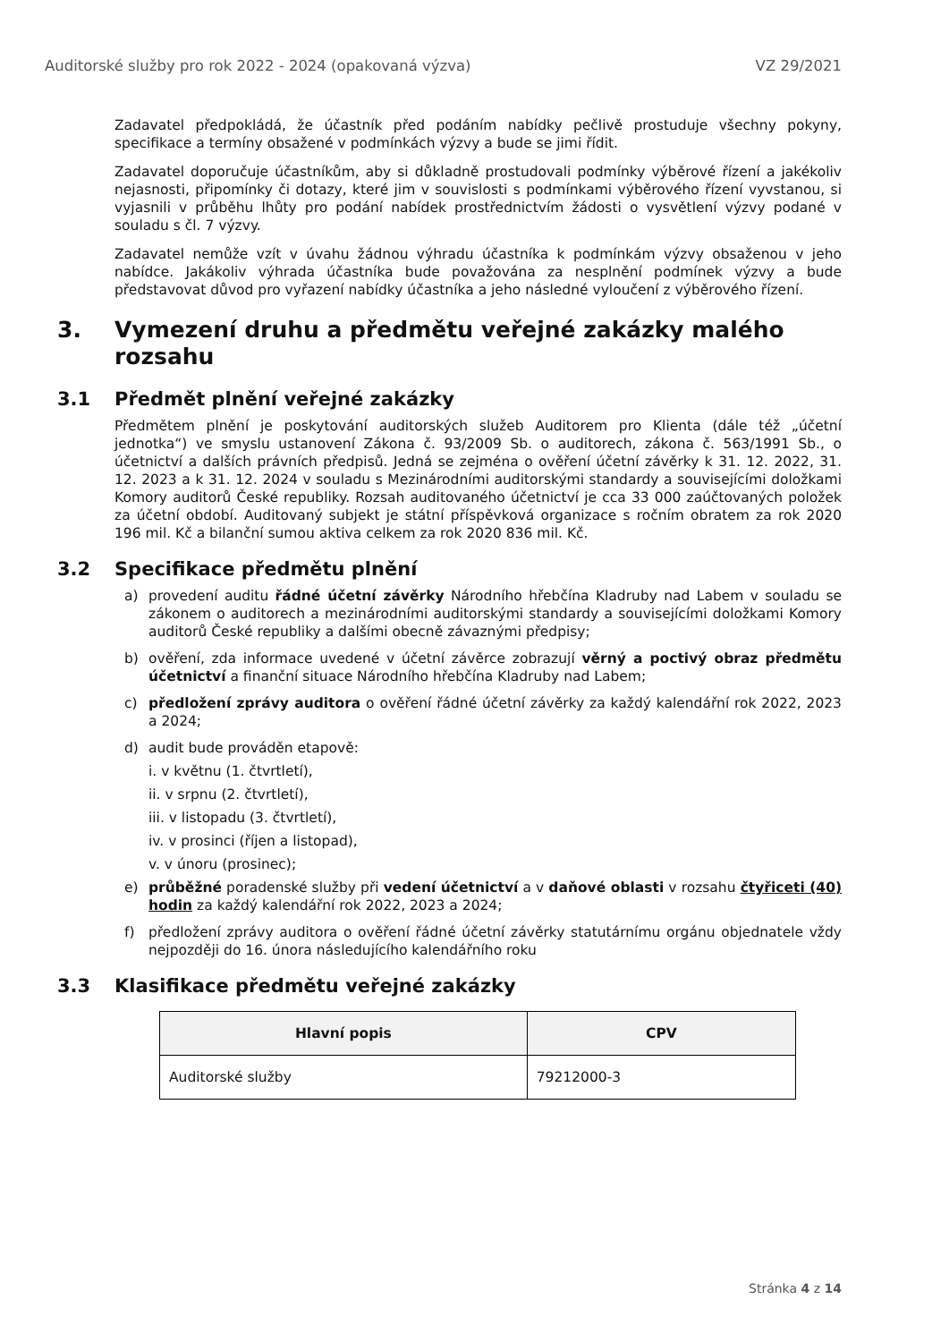Auditorské služby pro rok 2022 - 2024 (opakovaná výzva) VZ 29/2021
Zadavatel předpokládá, že účastník před podáním nabídky pečlivě prostuduje všechny pokyny, specifikace a termíny obsažené v podmínkách výzvy a bude se jimi řídit.
Zadavatel doporučuje účastníkům, aby si důkladně prostudovali podmínky výběrové řízení a jakékoliv nejasnosti, připomínky či dotazy, které jim v souvislosti s podmínkami výběrového řízení vyvstanou, si vyjasnili v průběhu lhůty pro podání nabídek prostřednictvím žádosti o vysvětlení výzvy podané v souladu s čl. 7 výzvy.
Zadavatel nemůže vzít v úvahu žádnou výhradu účastníka k podmínkám výzvy obsaženou v jeho nabídce. Jakákoliv výhrada účastníka bude považována za nesplnění podmínek výzvy a bude představovat důvod pro vyřazení nabídky účastníka a jeho následné vyloučení z výběrového řízení.
3. Vymezení druhu a předmětu veřejné zakázky malého rozsahu
3.1 Předmět plnění veřejné zakázky
Předmětem plnění je poskytování auditorských služeb Auditorem pro Klienta (dále též „účetní jednotka“) ve smyslu ustanovení Zákona č. 93/2009 Sb. o auditorech, zákona č. 563/1991 Sb., o účetnictví a dalších právních předpisů. Jedná se zejména o ověření účetní závěrky k 31. 12. 2022, 31. 12. 2023 a k 31. 12. 2024 v souladu s Mezinárodními auditorskými standardy a souvisejícími doložkami Komory auditorů České republiky. Rozsah auditovaného účetnictví je cca 33 000 zaúčtovaných položek za účetní období. Auditovaný subjekt je státní příspěvková organizace s ročním obratem za rok 2020 196 mil. Kč a bilanční sumou aktiva celkem za rok 2020 836 mil. Kč.
3.2 Specifikace předmětu plnění
a) provedení auditu řádné účetní závěrky Národního hřebčína Kladruby nad Labem v souladu se zákonem o auditorech a mezinárodními auditorskými standardy a souvisejícími doložkami Komory auditorů České republiky a dalšími obecně závaznými předpisy;
b) ověření, zda informace uvedené v účetní závěrce zobrazují věrný a poctivý obraz předmětu účetnictví a finanční situace Národního hřebčína Kladruby nad Labem;
c) předložení zprávy auditora o ověření řádné účetní závěrky za každý kalendářní rok 2022, 2023 a 2024;
d) audit bude prováděn etapově:
i. v květnu (1. čtvrtletí),
ii. v srpnu (2. čtvrtletí),
iii. v listopadu (3. čtvrtletí),
iv. v prosinci (říjen a listopad),
v. v únoru (prosinec);
e) průběžné poradenské služby při vedení účetnictví a v daňové oblasti v rozsahu čtyřiceti (40) hodin za každý kalendářní rok 2022, 2023 a 2024;
f) předložení zprávy auditora o ověření řádné účetní závěrky statutárnímu orgánu objednatele vždy nejpozději do 16. února následujícího kalendářního roku
3.3 Klasifikace předmětu veřejné zakázky
| Hlavní popis | CPV |
| --- | --- |
| Auditorské služby | 79212000-3 |
Stránka 4 z 14